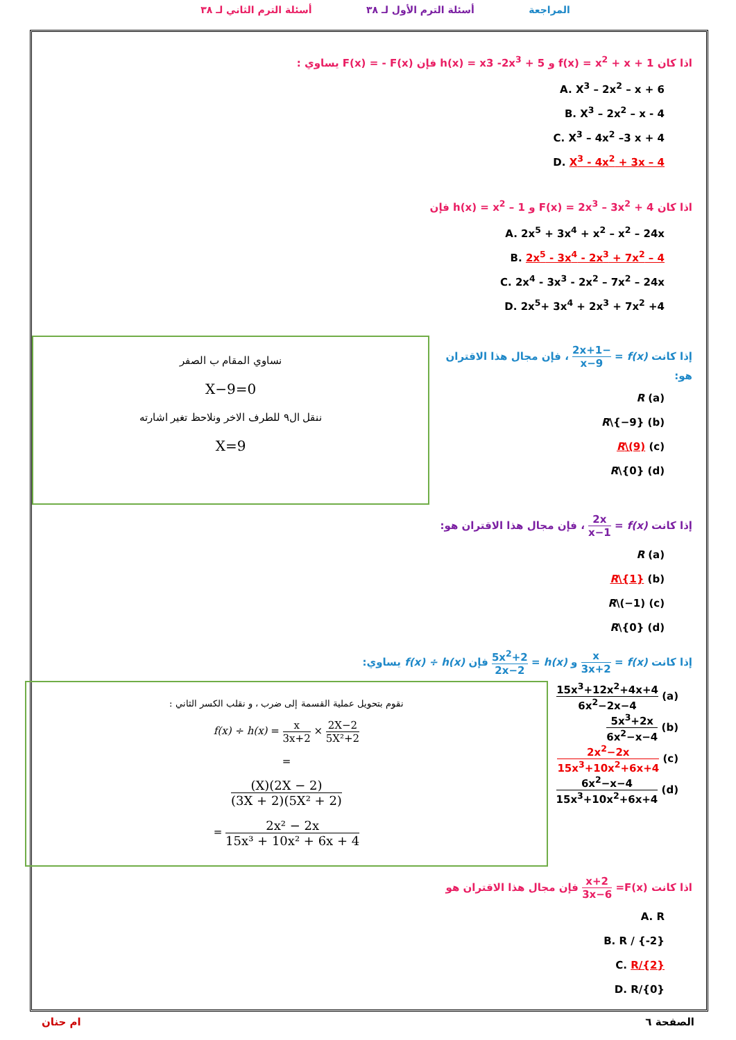المراجعة أسئلة الترم الأول لـ ٣٨ أسئلة الترم الثاني لـ ٣٨
اذا كان f(x) = x<sup>2</sup> + x + 1 و h(x) = x3 -2x<sup>3</sup> + 5 فإن F(x) = - F(x) يساوي :
A. X<sup>3</sup> – 2x<sup>2</sup> – x + 6
B. X<sup>3</sup> – 2x<sup>2</sup> – x - 4
C. X<sup>3</sup> – 4x<sup>2</sup> –3 x + 4
D. X<sup>3</sup> - 4x<sup>2</sup> + 3x – 4
اذا كان F(x) = 2x<sup>3</sup> – 3x<sup>2</sup> + 4 و h(x) = x<sup>2</sup> – 1 فإن
A. 2x<sup>5</sup> + 3x<sup>4</sup> + x<sup>2</sup> – x<sup>2</sup> – 24x
B. 2x<sup>5</sup> - 3x<sup>4</sup> - 2x<sup>3</sup> + 7x<sup>2</sup> – 4
C. 2x<sup>4</sup> - 3x<sup>3</sup> - 2x<sup>2</sup> – 7x<sup>2</sup> – 24x
D. 2x<sup>5</sup>+ 3x<sup>4</sup> + 2x<sup>3</sup> + 7x<sup>2</sup> +4
إذا كانت f(x) = −2x+1 x−9 ، فإن مجال هذا الاقتران هو:
(a) R
(b) R\{−9}
(c) R\(9)
(d) R\{0}
نساوي المقام ب الصفر
X−9=0
ننقل ال٩ للطرف الاخر ونلاحظ تغير اشارته
X=9
إذا كانت f(x) = 2x x−1 ، فإن مجال هذا الاقتران هو:
(a) R
(b) R\{1}
(c) R\(−1)
(d) R\{0}
إذا كانت f(x) = x 3x+2 و h(x) = 5x<sup>2</sup>+2 2x−2 فإن f(x) ÷ h(x) يساوي:
(a) 15x<sup>3</sup>+12x<sup>2</sup>+4x+4 6x<sup>2</sup>−2x−4
(b) 5x<sup>3</sup>+2x 6x<sup>2</sup>−x−4
(c) 2x<sup>2</sup>−2x 15x<sup>3</sup>+10x<sup>2</sup>+6x+4
(d) 6x<sup>2</sup>−x−4 15x<sup>3</sup>+10x<sup>2</sup>+6x+4
نقوم بتحويل عملية القسمة إلى ضرب ، و نقلب الكسر الثاني :
f(x) ÷ h(x) = x 3x+2 × 2X−2 5X²+2
=
(X)(2X − 2) (3X + 2)(5X² + 2)
= 2x² − 2x 15x³ + 10x² + 6x + 4
اذا كانت F(x)= x+2 3x−6 فإن مجال هذا الاقتران هو
A. R
B. R / {-2}
C. R/{2}
D. R/{0}
الصفحة ٦ ام حنان